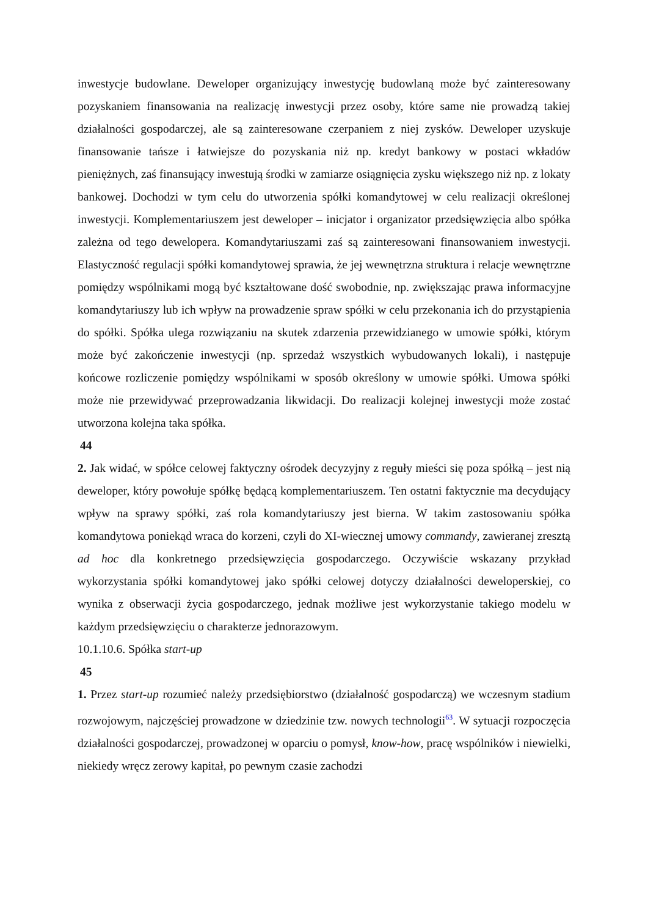inwestycje budowlane. Deweloper organizujący inwestycję budowlaną może być zainteresowany pozyskaniem finansowania na realizację inwestycji przez osoby, które same nie prowadzą takiej działalności gospodarczej, ale są zainteresowane czerpaniem z niej zysków. Deweloper uzyskuje finansowanie tańsze i łatwiejsze do pozyskania niż np. kredyt bankowy w postaci wkładów pieniężnych, zaś finansujący inwestują środki w zamiarze osiągnięcia zysku większego niż np. z lokaty bankowej. Dochodzi w tym celu do utworzenia spółki komandytowej w celu realizacji określonej inwestycji. Komplementariuszem jest deweloper – inicjator i organizator przedsięwzięcia albo spółka zależna od tego dewelopera. Komandytariuszami zaś są zainteresowani finansowaniem inwestycji. Elastyczność regulacji spółki komandytowej sprawia, że jej wewnętrzna struktura i relacje wewnętrzne pomiędzy wspólnikami mogą być kształtowane dość swobodnie, np. zwiększając prawa informacyjne komandytariuszy lub ich wpływ na prowadzenie spraw spółki w celu przekonania ich do przystąpienia do spółki. Spółka ulega rozwiązaniu na skutek zdarzenia przewidzianego w umowie spółki, którym może być zakończenie inwestycji (np. sprzedaż wszystkich wybudowanych lokali), i następuje końcowe rozliczenie pomiędzy wspólnikami w sposób określony w umowie spółki. Umowa spółki może nie przewidywać przeprowadzania likwidacji. Do realizacji kolejnej inwestycji może zostać utworzona kolejna taka spółka.
44
2. Jak widać, w spółce celowej faktyczny ośrodek decyzyjny z reguły mieści się poza spółką – jest nią deweloper, który powołuje spółkę będącą komplementariuszem. Ten ostatni faktycznie ma decydujący wpływ na sprawy spółki, zaś rola komandytariuszy jest bierna. W takim zastosowaniu spółka komandytowa poniekąd wraca do korzeni, czyli do XI-wiecznej umowy commandy, zawieranej zresztą ad hoc dla konkretnego przedsięwzięcia gospodarczego. Oczywiście wskazany przykład wykorzystania spółki komandytowej jako spółki celowej dotyczy działalności deweloperskiej, co wynika z obserwacji życia gospodarczego, jednak możliwe jest wykorzystanie takiego modelu w każdym przedsięwzięciu o charakterze jednorazowym.
10.1.10.6. Spółka start-up
45
1. Przez start-up rozumieć należy przedsiębiorstwo (działalność gospodarczą) we wczesnym stadium rozwojowym, najczęściej prowadzone w dziedzinie tzw. nowych technologii<sup>63</sup>. W sytuacji rozpoczęcia działalności gospodarczej, prowadzonej w oparciu o pomysł, know-how, pracę wspólników i niewielki, niekiedy wręcz zerowy kapitał, po pewnym czasie zachodzi